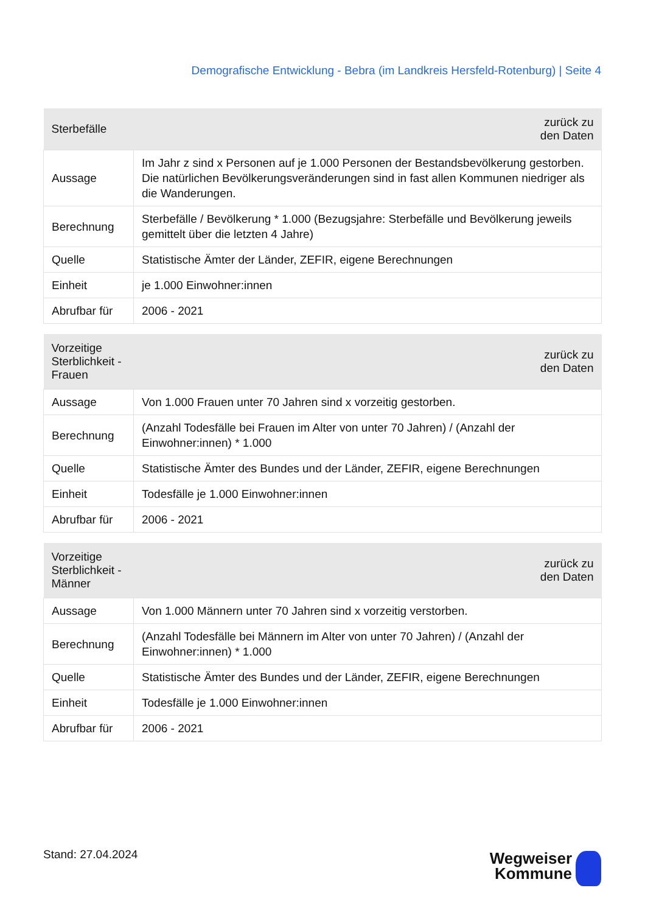Demografische Entwicklung - Bebra (im Landkreis Hersfeld-Rotenburg) | Seite 4
| Sterbefälle | zurück zu den Daten |
| --- | --- |
| Aussage | Im Jahr z sind x Personen auf je 1.000 Personen der Bestandsbevölkerung gestorben. Die natürlichen Bevölkerungsveränderungen sind in fast allen Kommunen niedriger als die Wanderungen. |
| Berechnung | Sterbefälle / Bevölkerung * 1.000 (Bezugsjahre: Sterbefälle und Bevölkerung jeweils gemittelt über die letzten 4 Jahre) |
| Quelle | Statistische Ämter der Länder, ZEFIR, eigene Berechnungen |
| Einheit | je 1.000 Einwohner:innen |
| Abrufbar für | 2006 - 2021 |
| Vorzeitige Sterblichkeit - Frauen | zurück zu den Daten |
| --- | --- |
| Aussage | Von 1.000 Frauen unter 70 Jahren sind x vorzeitig gestorben. |
| Berechnung | (Anzahl Todesfälle bei Frauen im Alter von unter 70 Jahren) / (Anzahl der Einwohner:innen) * 1.000 |
| Quelle | Statistische Ämter des Bundes und der Länder, ZEFIR, eigene Berechnungen |
| Einheit | Todesfälle je 1.000 Einwohner:innen |
| Abrufbar für | 2006 - 2021 |
| Vorzeitige Sterblichkeit - Männer | zurück zu den Daten |
| --- | --- |
| Aussage | Von 1.000 Männern unter 70 Jahren sind x vorzeitig verstorben. |
| Berechnung | (Anzahl Todesfälle bei Männern im Alter von unter 70 Jahren) / (Anzahl der Einwohner:innen) * 1.000 |
| Quelle | Statistische Ämter des Bundes und der Länder, ZEFIR, eigene Berechnungen |
| Einheit | Todesfälle je 1.000 Einwohner:innen |
| Abrufbar für | 2006 - 2021 |
Stand: 27.04.2024
Wegweiser
Kommune